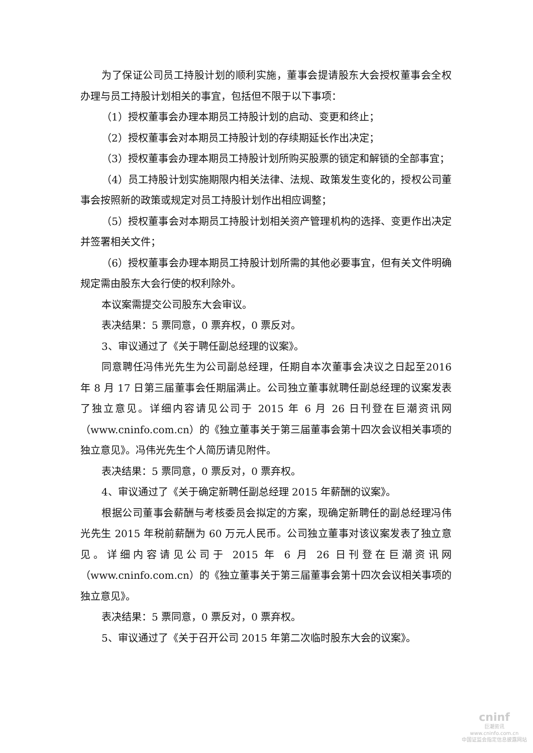为了保证公司员工持股计划的顺利实施，董事会提请股东大会授权董事会全权办理与员工持股计划相关的事宜，包括但不限于以下事项：
（1）授权董事会办理本期员工持股计划的启动、变更和终止；
（2）授权董事会对本期员工持股计划的存续期延长作出决定；
（3）授权董事会办理本期员工持股计划所购买股票的锁定和解锁的全部事宜；
（4）员工持股计划实施期限内相关法律、法规、政策发生变化的，授权公司董事会按照新的政策或规定对员工持股计划作出相应调整；
（5）授权董事会对本期员工持股计划相关资产管理机构的选择、变更作出决定并签署相关文件；
（6）授权董事会办理本期员工持股计划所需的其他必要事宜，但有关文件明确规定需由股东大会行使的权利除外。
本议案需提交公司股东大会审议。
表决结果：5 票同意，0 票弃权，0 票反对。
3、审议通过了《关于聘任副总经理的议案》。
同意聘任冯伟光先生为公司副总经理，任期自本次董事会决议之日起至2016 年 8 月 17 日第三届董事会任期届满止。公司独立董事就聘任副总经理的议案发表了独立意见。详细内容请见公司于 2015 年 6 月 26 日刊登在巨潮资讯网（www.cninfo.com.cn）的《独立董事关于第三届董事会第十四次会议相关事项的独立意见》。冯伟光先生个人简历请见附件。
表决结果：5 票同意，0 票反对，0 票弃权。
4、审议通过了《关于确定新聘任副总经理 2015 年薪酬的议案》。
根据公司董事会薪酬与考核委员会拟定的方案，现确定新聘任的副总经理冯伟光先生 2015 年税前薪酬为 60 万元人民币。公司独立董事对该议案发表了独立意见。详细内容请见公司于 2015 年 6 月 26 日刊登在巨潮资讯网（www.cninfo.com.cn）的《独立董事关于第三届董事会第十四次会议相关事项的独立意见》。
表决结果：5 票同意，0 票反对，0 票弃权。
5、审议通过了《关于召开公司 2015 年第二次临时股东大会的议案》。
cninf
巨潮资讯
www.cninfo.com.cn
中国证监会指定信息披露网站